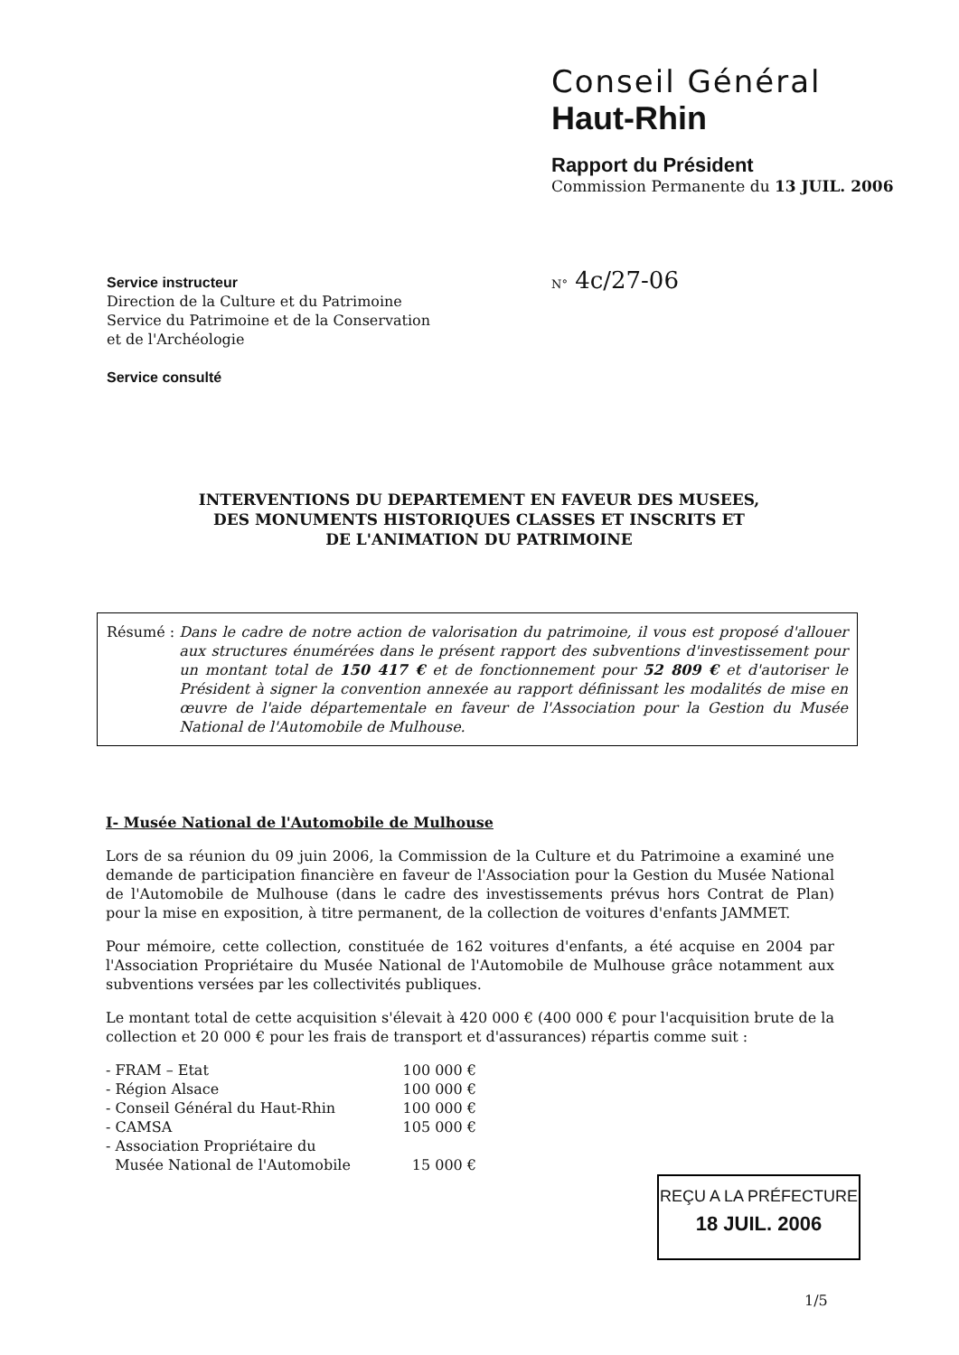Conseil Général
Haut-Rhin
Rapport du Président
Commission Permanente du 13 JUIL. 2006
Service instructeur
Direction de la Culture et du Patrimoine
Service du Patrimoine et de la Conservation
et de l'Archéologie
Service consulté
N° 4c/27-06
INTERVENTIONS DU DEPARTEMENT EN FAVEUR DES MUSEES,
DES MONUMENTS HISTORIQUES CLASSES ET INSCRITS ET
DE L'ANIMATION DU PATRIMOINE
Résumé : Dans le cadre de notre action de valorisation du patrimoine, il vous est proposé d'allouer aux structures énumérées dans le présent rapport des subventions d'investissement pour un montant total de 150 417 € et de fonctionnement pour 52 809 € et d'autoriser le Président à signer la convention annexée au rapport définissant les modalités de mise en œuvre de l'aide départementale en faveur de l'Association pour la Gestion du Musée National de l'Automobile de Mulhouse.
I- Musée National de l'Automobile de Mulhouse
Lors de sa réunion du 09 juin 2006, la Commission de la Culture et du Patrimoine a examiné une demande de participation financière en faveur de l'Association pour la Gestion du Musée National de l'Automobile de Mulhouse (dans le cadre des investissements prévus hors Contrat de Plan) pour la mise en exposition, à titre permanent, de la collection de voitures d'enfants JAMMET.
Pour mémoire, cette collection, constituée de 162 voitures d'enfants, a été acquise en 2004 par l'Association Propriétaire du Musée National de l'Automobile de Mulhouse grâce notamment aux subventions versées par les collectivités publiques.
Le montant total de cette acquisition s'élevait à 420 000 € (400 000 € pour l'acquisition brute de la collection et 20 000 € pour les frais de transport et d'assurances) répartis comme suit :
| - FRAM – Etat | 100 000 € |
| - Région Alsace | 100 000 € |
| - Conseil Général du Haut-Rhin | 100 000 € |
| - CAMSA | 105 000 € |
| - Association Propriétaire du Musée National de l'Automobile | 15 000 € |
REÇU A LA PRÉFECTURE
18 JUIL. 2006
1/5